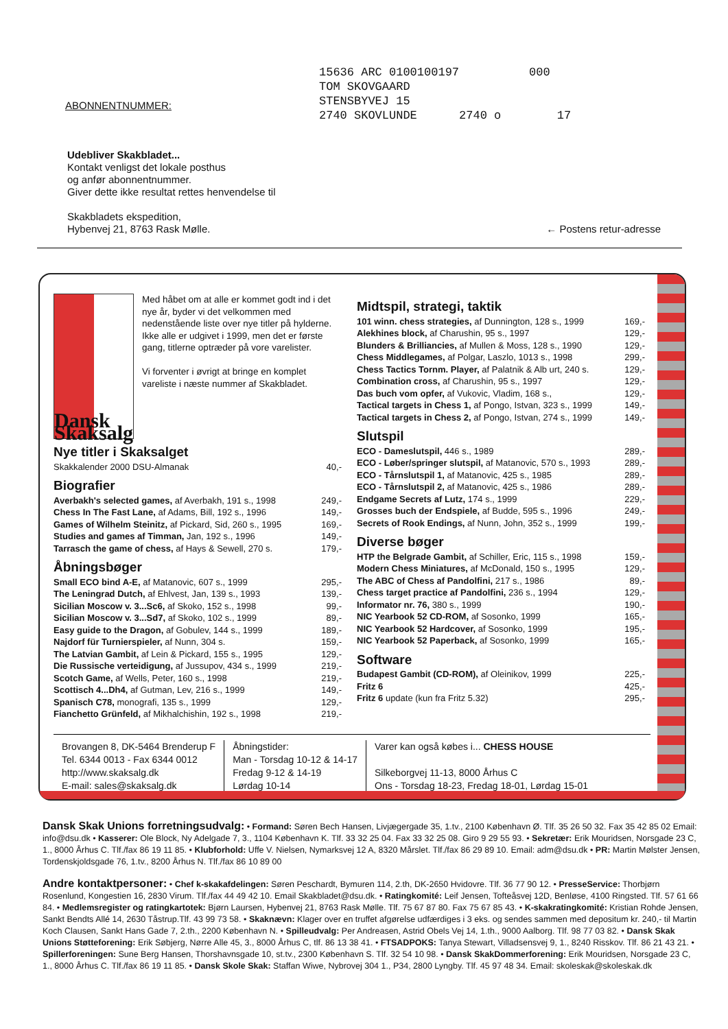ABONNENTNUMMER:
15636 ARC 0100100197 000 TOM SKOVGAARD STENSBYVEJ 15 2740 SKOVLUNDE 2740 o 17
Udebliver Skakbladet...
Kontakt venligst det lokale posthus
og anfør abonnentnummer.
Giver dette ikke resultat rettes henvendelse til
Skakbladets ekspedition,
Hybenvej 21, 8763 Rask Mølle. ← Postens retur-adresse
Dansk Skaksalg
Med håbet om at alle er kommet godt ind i det nye år, byder vi det velkommen med nedenstående liste over nye titler på hylderne. Ikke alle er udgivet i 1999, men det er første gang, titlerne optræder på vore varelister.
Vi forventer i øvrigt at bringe en komplet vareliste i næste nummer af Skakbladet.
Nye titler i Skaksalget
Skakkalender 2000 DSU-Almanak 40,-
Biografier
Averbakh's selected games, af Averbakh, 191 s., 1998 249,-
Chess In The Fast Lane, af Adams, Bill, 192 s., 1996 149,-
Games of Wilhelm Steinitz, af Pickard, Sid, 260 s., 1995 169,-
Studies and games af Timman, Jan, 192 s., 1996 149,-
Tarrasch the game of chess, af Hays & Sewell, 270 s. 179,-
Åbningsbøger
Small ECO bind A-E, af Matanovic, 607 s., 1999 295,-
The Leningrad Dutch, af Ehlvest, Jan, 139 s., 1993 139,-
Sicilian Moscow v. 3...Sc6, af Skoko, 152 s., 1998 99,-
Sicilian Moscow v. 3...Sd7, af Skoko, 102 s., 1999 89,-
Easy guide to the Dragon, af Gobulev, 144 s., 1999 189,-
Najdorf für Turnierspieler, af Nunn, 304 s. 159,-
The Latvian Gambit, af Lein & Pickard, 155 s., 1995 129,-
Die Russische verteidigung, af Jussupov, 434 s., 1999 219,-
Scotch Game, af Wells, Peter, 160 s., 1998 219,-
Scottisch 4...Dh4, af Gutman, Lev, 216 s., 1999 149,-
Spanisch C78, monografi, 135 s., 1999 129,-
Fianchetto Grünfeld, af Mikhalchishin, 192 s., 1998 219,-
Midtspil, strategi, taktik
101 winn. chess strategies, af Dunnington, 128 s., 1999 169,-
Alekhines block, af Charushin, 95 s., 1997 129,-
Blunders & Brilliancies, af Mullen & Moss, 128 s., 1990 129,-
Chess Middlegames, af Polgar, Laszlo, 1013 s., 1998 299,-
Chess Tactics Tornm. Player, af Palatnik & Alb urt, 240 s. 129,-
Combination cross, af Charushin, 95 s., 1997 129,-
Das buch vom opfer, af Vukovic, Vladim, 168 s., 129,-
Tactical targets in Chess 1, af Pongo, Istvan, 323 s., 1999 149,-
Tactical targets in Chess 2, af Pongo, Istvan, 274 s., 1999 149,-
Slutspil
ECO - Dameslutspil, 446 s., 1989 289,-
ECO - Løber/springer slutspil, af Matanovic, 570 s., 1993 289,-
ECO - Tårnslutspil 1, af Matanovic, 425 s., 1985 289,-
ECO - Tårnslutspil 2, af Matanovic, 425 s., 1986 289,-
Endgame Secrets af Lutz, 174 s., 1999 229,-
Grosses buch der Endspiele, af Budde, 595 s., 1996 249,-
Secrets of Rook Endings, af Nunn, John, 352 s., 1999 199,-
Diverse bøger
HTP the Belgrade Gambit, af Schiller, Eric, 115 s., 1998 159,-
Modern Chess Miniatures, af McDonald, 150 s., 1995 129,-
The ABC of Chess af Pandolfini, 217 s., 1986 89,-
Chess target practice af Pandolfini, 236 s., 1994 129,-
Informator nr. 76, 380 s., 1999 190,-
NIC Yearbook 52 CD-ROM, af Sosonko, 1999 165,-
NIC Yearbook 52 Hardcover, af Sosonko, 1999 195,-
NIC Yearbook 52 Paperback, af Sosonko, 1999 165,-
Software
Budapest Gambit (CD-ROM), af Oleinikov, 1999 225,-
Fritz 6 425,-
Fritz 6 update (kun fra Fritz 5.32) 295,-
Brovangen 8, DK-5464 Brenderup F
Tel. 6344 0013 - Fax 6344 0012
http://www.skaksalg.dk
E-mail: sales@skaksalg.dk
Åbningstider:
Man - Torsdag 10-12 & 14-17
Fredag 9-12 & 14-19
Lørdag 10-14
Varer kan også købes i... CHESS HOUSE
Silkeborgvej 11-13, 8000 Århus C
Ons - Torsdag 18-23, Fredag 18-01, Lørdag 15-01
Dansk Skak Unions forretningsudvalg: • Formand: Søren Bech Hansen, Livjægergade 35, 1.tv., 2100 København Ø. Tlf. 35 26 50 32. Fax 35 42 85 02 Email: info@dsu.dk • Kasserer: Ole Block, Ny Adelgade 7, 3., 1104 København K. Tlf. 33 32 25 04. Fax 33 32 25 08. Giro 9 29 55 93. • Sekretær: Erik Mouridsen, Norsgade 23 C, 1., 8000 Århus C. Tlf./fax 86 19 11 85. • Klubforhold: Uffe V. Nielsen, Nymarksvej 12 A, 8320 Mårslet. Tlf./fax 86 29 89 10. Email: adm@dsu.dk • PR: Martin Mølster Jensen, Tordenskjoldsgade 76, 1.tv., 8200 Århus N. Tlf./fax 86 10 89 00
Andre kontaktpersoner: • Chef k-skakafdelingen: Søren Peschardt, Bymuren 114, 2.th, DK-2650 Hvidovre. Tlf. 36 77 90 12. • PresseService: Thorbjørn Rosenlund, Kongestien 16, 2830 Virum. Tlf./fax 44 49 42 10. Email Skakbladet@dsu.dk. • Ratingkomité: Leif Jensen, Tofteåsvej 12D, Benløse, 4100 Ringsted. Tlf. 57 61 66 84. • Medlemsregister og ratingkartotek: Bjørn Laursen, Hybenvej 21, 8763 Rask Mølle. Tlf. 75 67 87 80. Fax 75 67 85 43. • K-skakratingkomité: Kristian Rohde Jensen, Sankt Bendts Allé 14, 2630 Tåstrup.Tlf. 43 99 73 58. • Skaknævn: Klager over en truffet afgørelse udfærdiges i 3 eks. og sendes sammen med depositum kr. 240,- til Martin Koch Clausen, Sankt Hans Gade 7, 2.th., 2200 København N. • Spilleudvalg: Per Andreasen, Astrid Obels Vej 14, 1.th., 9000 Aalborg. Tlf. 98 77 03 82. • Dansk Skak Unions Støtteforening: Erik Søbjerg, Nørre Alle 45, 3., 8000 Århus C, tlf. 86 13 38 41. • FTSADPOKS: Tanya Stewart, Villadsensvej 9, 1., 8240 Risskov. Tlf. 86 21 43 21. • Spillerforeningen: Sune Berg Hansen, Thorshavnsgade 10, st.tv., 2300 København S. Tlf. 32 54 10 98. • Dansk SkakDommerforening: Erik Mouridsen, Norsgade 23 C, 1., 8000 Århus C. Tlf./fax 86 19 11 85. • Dansk Skole Skak: Staffan Wiwe, Nybrovej 304 1., P34, 2800 Lyngby. Tlf. 45 97 48 34. Email: skoleskak@skoleskak.dk